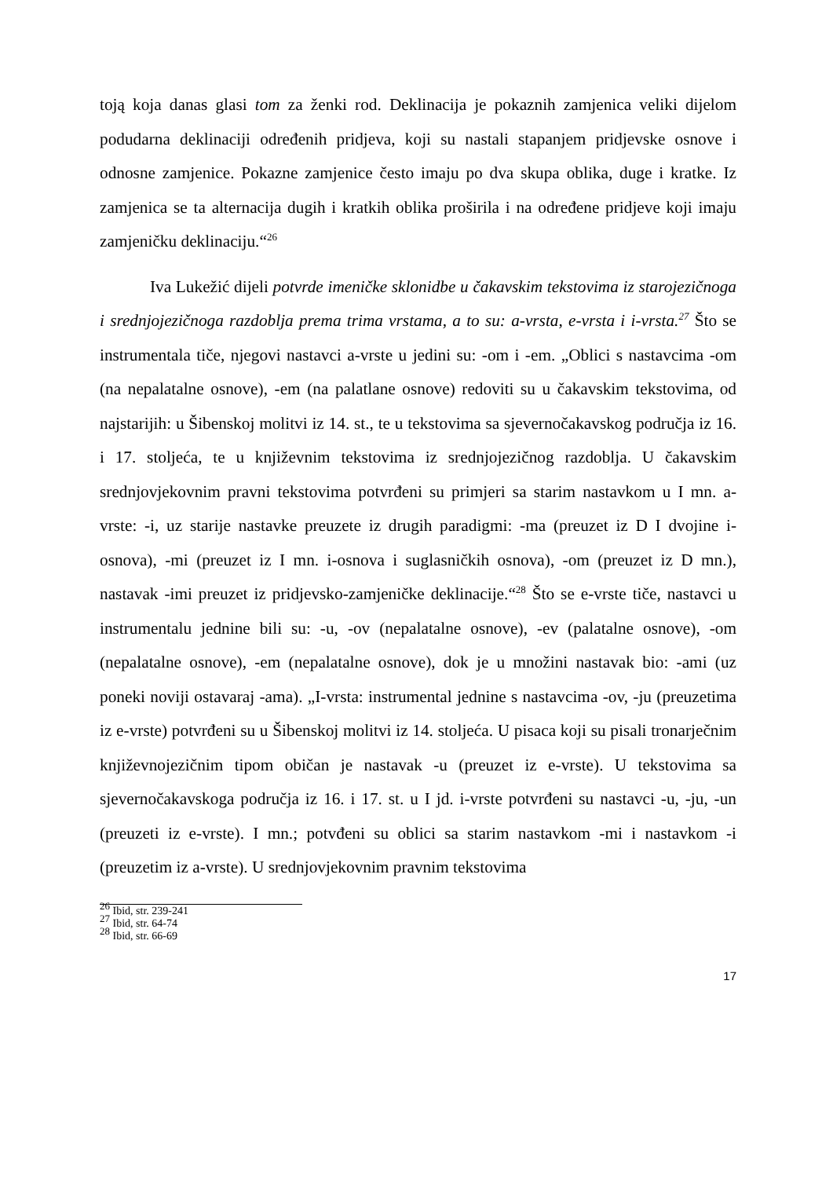toją koja danas glasi tom za ženki rod. Deklinacija je pokaznih zamjenica veliki dijelom podudarna deklinaciji određenih pridjeva, koji su nastali stapanjem pridjevske osnove i odnosne zamjenice. Pokazne zamjenice često imaju po dva skupa oblika, duge i kratke. Iz zamjenica se ta alternacija dugih i kratkih oblika proširila i na određene pridjeve koji imaju zamjeničku deklinaciju.“<sup>26</sup>
Iva Lukežić dijeli potvrde imeničke sklonidbe u čakavskim tekstovima iz starojezičnoga i srednjojezičnoga razdoblja prema trima vrstama, a to su: a-vrsta, e-vrsta i i-vrsta.<sup>27</sup> Što se instrumentala tiče, njegovi nastavci a-vrste u jedini su: -om i -em. „Oblici s nastavcima -om (na nepalatalne osnove), -em (na palatlane osnove) redoviti su u čakavskim tekstovima, od najstarijih: u Šibenskoj molitvi iz 14. st., te u tekstovima sa sjevernočakavskog područja iz 16. i 17. stoljeća, te u književnim tekstovima iz srednjojezičnog razdoblja. U čakavskim srednjovjekovnim pravni tekstovima potvrđeni su primjeri sa starim nastavkom u I mn. a-vrste: -i, uz starije nastavke preuzete iz drugih paradigmi: -ma (preuzet iz D I dvojine i-osnova), -mi (preuzet iz I mn. i-osnova i suglasničkih osnova), -om (preuzet iz D mn.), nastavak -imi preuzet iz pridjevsko-zamjeničke deklinacije.“<sup>28</sup> Što se e-vrste tiče, nastavci u instrumentalu jednine bili su: -u, -ov (nepalatalne osnove), -ev (palatalne osnove), -om (nepalatalne osnove), -em (nepalatalne osnove), dok je u množini nastavak bio: -ami (uz poneki noviji ostavaraj -ama). „I-vrsta: instrumental jednine s nastavcima -ov, -ju (preuzetima iz e-vrste) potvrđeni su u Šibenskoj molitvi iz 14. stoljeća. U pisaca koji su pisali tronarječnim književnojezičnim tipom običan je nastavak -u (preuzet iz e-vrste). U tekstovima sa sjevernočakavskoga područja iz 16. i 17. st. u I jd. i-vrste potvrđeni su nastavci -u, -ju, -un (preuzeti iz e-vrste). I mn.; potvđeni su oblici sa starim nastavkom -mi i nastavkom -i (preuzetim iz a-vrste). U srednjovjekovnim pravnim tekstovima
<sup>26</sup> Ibid, str. 239-241
<sup>27</sup> Ibid, str. 64-74
<sup>28</sup> Ibid, str. 66-69
17